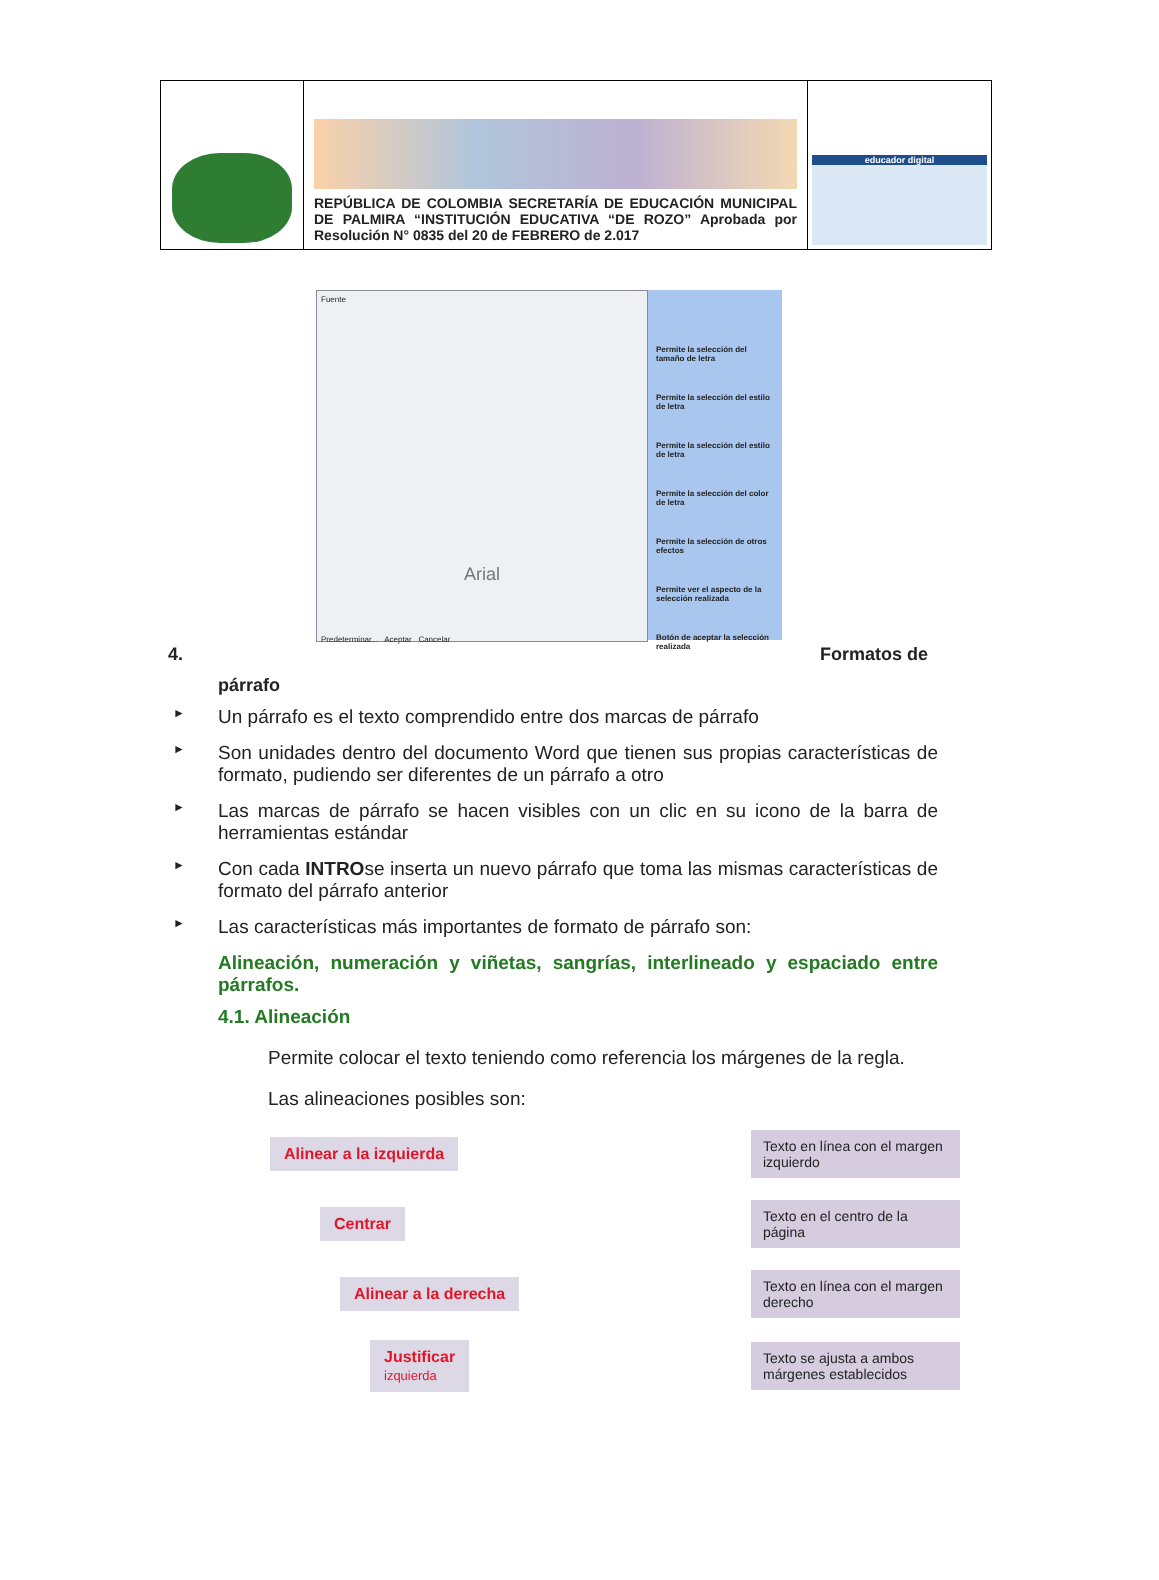| | REPÚBLICA DE COLOMBIA SECRETARÍA DE EDUCACIÓN MUNICIPAL DE PALMIRA “INSTITUCIÓN EDUCATIVA “DE ROZO” Aprobada por Resolución N° 0835 del 20 de FEBRERO de 2.017 | educador digital |
Fuente
Arial
Predeterminar... Aceptar Cancelar
Permite la selección del tamaño de letra
Permite la selección del estilo de letra
Permite la selección del estilo de letra
Permite la selección del color de letra
Permite la selección de otros efectos
Permite ver el aspecto de la selección realizada
Botón de aceptar la selección realizada
4. Formatos de
párrafo
► Un párrafo es el texto comprendido entre dos marcas de párrafo
► Son unidades dentro del documento Word que tienen sus propias características de formato, pudiendo ser diferentes de un párrafo a otro
► Las marcas de párrafo se hacen visibles con un clic en su icono de la barra de herramientas estándar
► Con cada INTROse inserta un nuevo párrafo que toma las mismas características de formato del párrafo anterior
► Las características más importantes de formato de párrafo son:
Alineación, numeración y viñetas, sangrías, interlineado y espaciado entre párrafos.
4.1. Alineación
Permite colocar el texto teniendo como referencia los márgenes de la regla.
Las alineaciones posibles son:
Alinear a la izquierda
Texto en línea con el margen izquierdo
Centrar
Texto en el centro de la página
Alinear a la derecha
Texto en línea con el margen derecho
Justificar
izquierda
Texto se ajusta a ambos márgenes establecidos